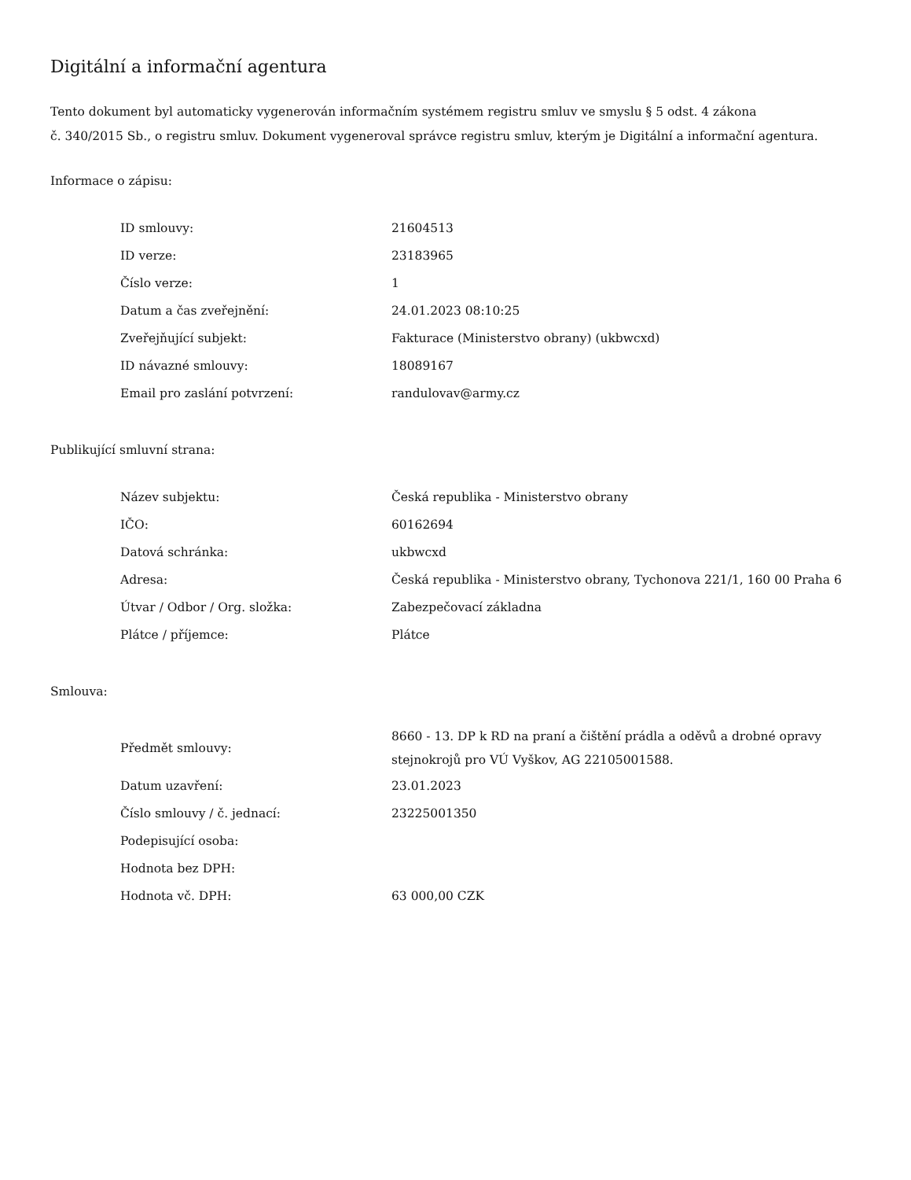Digitální a informační agentura
Tento dokument byl automaticky vygenerován informačním systémem registru smluv ve smyslu § 5 odst. 4 zákona
č. 340/2015 Sb., o registru smluv. Dokument vygeneroval správce registru smluv, kterým je Digitální a informační agentura.
Informace o zápisu:
| ID smlouvy: | 21604513 |
| ID verze: | 23183965 |
| Číslo verze: | 1 |
| Datum a čas zveřejnění: | 24.01.2023 08:10:25 |
| Zveřejňující subjekt: | Fakturace (Ministerstvo obrany) (ukbwcxd) |
| ID návazné smlouvy: | 18089167 |
| Email pro zaslání potvrzení: | randulovav@army.cz |
Publikující smluvní strana:
| Název subjektu: | Česká republika - Ministerstvo obrany |
| IČO: | 60162694 |
| Datová schránka: | ukbwcxd |
| Adresa: | Česká republika - Ministerstvo obrany, Tychonova 221/1, 160 00 Praha 6 |
| Útvar / Odbor / Org. složka: | Zabezpečovací základna |
| Plátce / příjemce: | Plátce |
Smlouva:
| Předmět smlouvy: | 8660 - 13. DP k RD na praní a čištění prádla a oděvů a drobné opravy stejnokrojů pro VÚ Vyškov, AG 22105001588. |
| Datum uzavření: | 23.01.2023 |
| Číslo smlouvy / č. jednací: | 23225001350 |
| Podepisující osoba: | |
| Hodnota bez DPH: | |
| Hodnota vč. DPH: | 63 000,00 CZK |